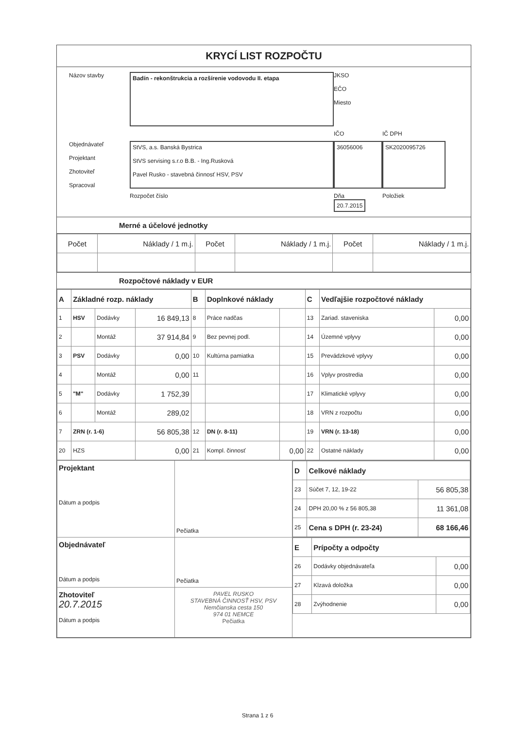KRYCÍ LIST ROZPOČTU
Názov stavby
Badín - rekonštrukcia a rozšírenie vodovodu II. etapa
JKSO
EČO
Miesto
IČO
IČ DPH
Objednávateľ
Projektant
Zhotoviteľ
Spracoval
StVS, a.s. Banská Bystrica
StVS servising s.r.o B.B. - Ing.Rusková
Pavel Rusko - stavebná činnosť HSV, PSV
36056006
SK2020095726
Rozpočet číslo
Dňa
20.7.2015
Položiek
Merné a účelové jednotky
| Počet | Náklady / 1 m.j. | Počet | Náklady / 1 m.j. | Počet | Náklady / 1 m.j. |
Rozpočtové náklady v EUR
| A | Základné rozp. náklady | | | B | Doplnkové náklady | | C | Vedľajšie rozpočtové náklady | |
| --- | --- | --- | --- | --- | --- | --- | --- | --- | --- |
| 1 | HSV | Dodávky | 16 849,13 | 8 | Práce nadčas | | 13 | Zariad. staveniska | 0,00 |
| 2 | | Montáž | 37 914,84 | 9 | Bez pevnej podl. | | 14 | Územné vplyvy | 0,00 |
| 3 | PSV | Dodávky | 0,00 | 10 | Kultúrna pamiatka | | 15 | Prevádzkové vplyvy | 0,00 |
| 4 | | Montáž | 0,00 | 11 | | | 16 | Vplyv prostredia | 0,00 |
| 5 | "M" | Dodávky | 1 752,39 | | | | 17 | Klimatické vplyvy | 0,00 |
| 6 | | Montáž | 289,02 | | | | 18 | VRN z rozpočtu | 0,00 |
| 7 | ZRN (r. 1-6) | | 56 805,38 | 12 | DN (r. 8-11) | | 19 | VRN (r. 13-18) | 0,00 |
| 20 | HZS | | 0,00 | 21 | Kompl. činnosť | 0,00 | 22 | Ostatné náklady | 0,00 |
| Projektant Dátum a podpis | Pečiatka | / D / Celkové náklady / / / --- / --- / --- / / 23 / Súčet 7, 12, 19-22 / 56 805,38 / / 24 / DPH 20,00 % z 56 805,38 / 11 361,08 / / 25 / Cena s DPH (r. 23-24) / 68 166,46 / |
| Objednávateľ Dátum a podpis | Pečiatka | / E / Prípočty a odpočty / / / --- / --- / --- / / 26 / Dodávky objednávateľa / 0,00 / / 27 / Klzavá doložka / 0,00 / / 28 / Zvýhodnenie / 0,00 / |
| Zhotoviteľ 20.7.2015 Dátum a podpis | PAVEL RUSKO STAVEBNÁ ČINNOSŤ HSV, PSV Nemčianska cesta 150 974 01 NEMCE Pečiatka | |
Strana 1 z 6